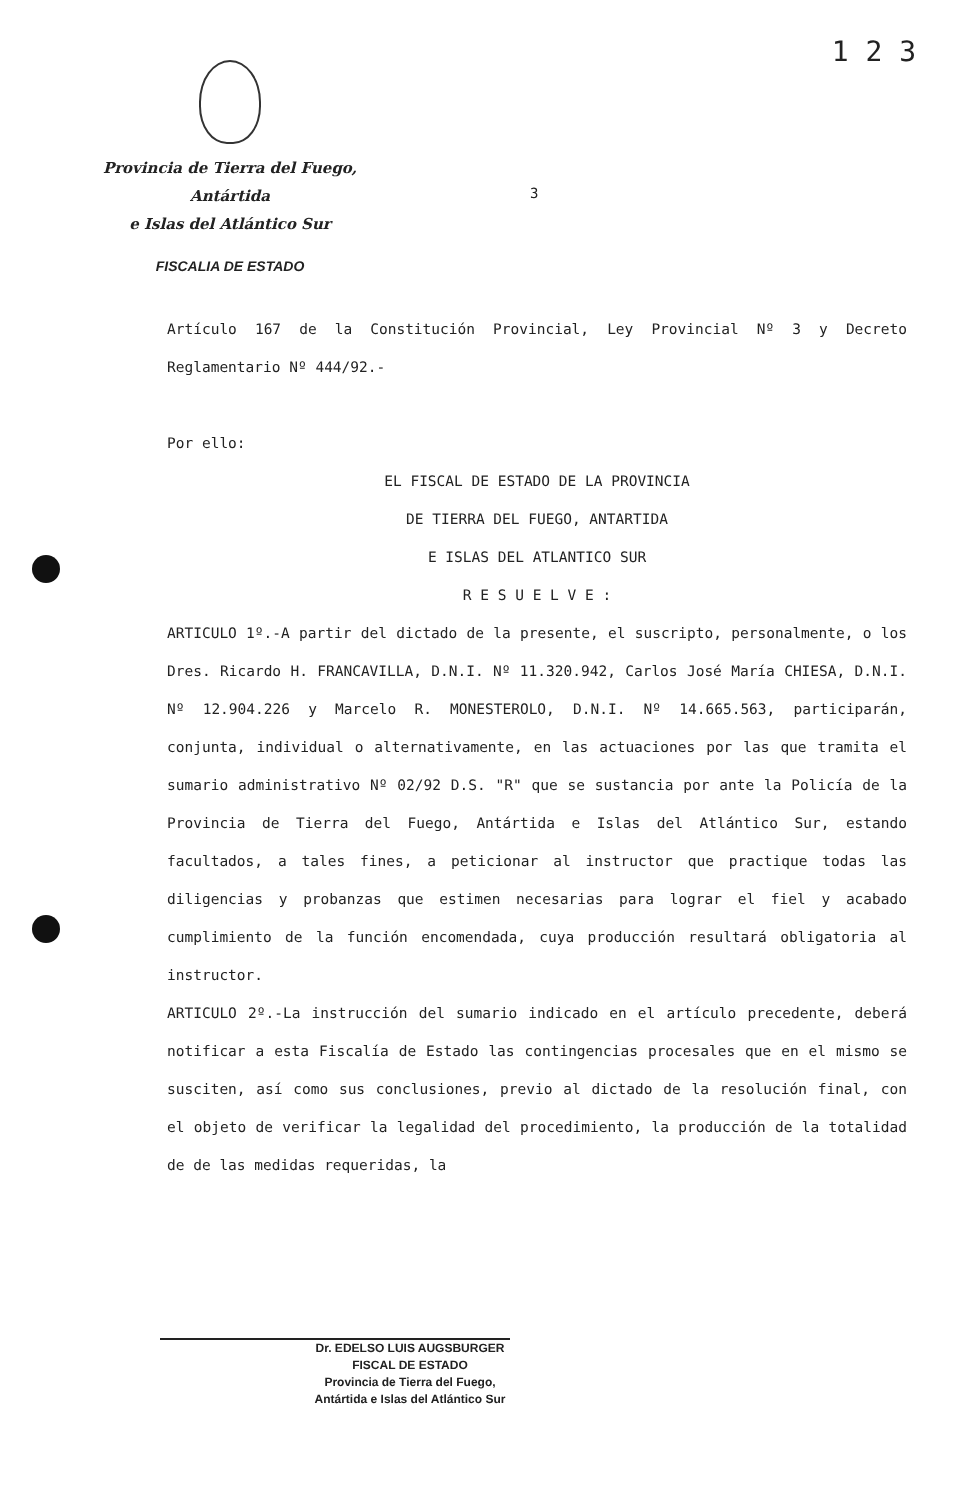1 2 3
Provincia de Tierra del Fuego, Antártida
e Islas del Atlántico Sur
FISCALIA DE ESTADO
3
Artículo 167 de la Constitución Provincial, Ley Provincial Nº 3 y Decreto Reglamentario Nº 444/92.-
Por ello:
EL FISCAL DE ESTADO DE LA PROVINCIA
DE TIERRA DEL FUEGO, ANTARTIDA
E ISLAS DEL ATLANTICO SUR
R E S U E L V E :
ARTICULO 1º.-A partir del dictado de la presente, el suscripto, personalmente, o los Dres. Ricardo H. FRANCAVILLA, D.N.I. Nº 11.320.942, Carlos José María CHIESA, D.N.I. Nº 12.904.226 y Marcelo R. MONESTEROLO, D.N.I. Nº 14.665.563, participarán, conjunta, individual o alternativamente, en las actuaciones por las que tramita el sumario administrativo Nº 02/92 D.S. "R" que se sustancia por ante la Policía de la Provincia de Tierra del Fuego, Antártida e Islas del Atlántico Sur, estando facultados, a tales fines, a peticionar al instructor que practique todas las diligencias y probanzas que estimen necesarias para lograr el fiel y acabado cumplimiento de la función encomendada, cuya producción resultará obligatoria al instructor.
ARTICULO 2º.-La instrucción del sumario indicado en el artículo precedente, deberá notificar a esta Fiscalía de Estado las contingencias procesales que en el mismo se susciten, así como sus conclusiones, previo al dictado de la resolución final, con el objeto de verificar la legalidad del procedimiento, la producción de la totalidad de de las medidas requeridas, la
Dr. EDELSO LUIS AUGSBURGER
FISCAL DE ESTADO
Provincia de Tierra del Fuego,
Antártida e Islas del Atlántico Sur